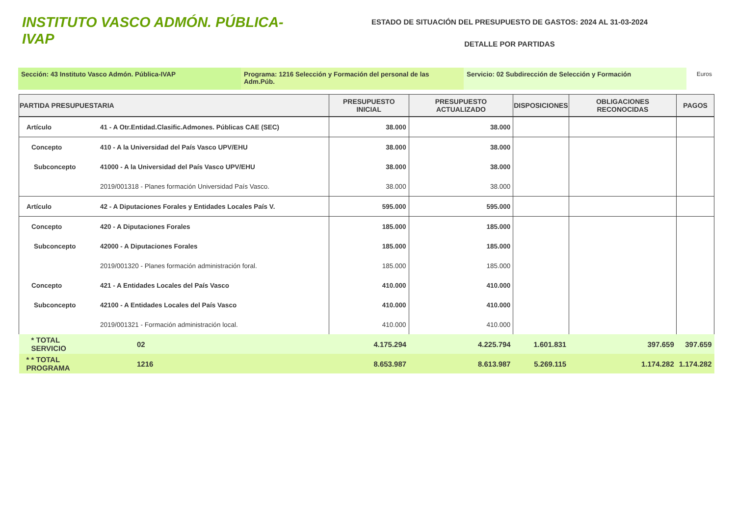INSTITUTO VASCO ADMÓN. PÚBLICA-IVAP
ESTADO DE SITUACIÓN DEL PRESUPUESTO DE GASTOS: 2024 AL 31-03-2024
DETALLE POR PARTIDAS
Sección: 43 Instituto Vasco Admón. Pública-IVAP Programa: 1216 Selección y Formación del personal de las Adm.Púb.
Servicio: 02 Subdirección de Selección y Formación Euros
| PARTIDA PRESUPUESTARIA | | PRESUPUESTO INICIAL | PRESUPUESTO ACTUALIZADO | DISPOSICIONES | OBLIGACIONES RECONOCIDAS | PAGOS |
| --- | --- | --- | --- | --- | --- | --- |
| Artículo | 41 - A Otr.Entidad.Clasific.Admones. Públicas CAE (SEC) | 38.000 | 38.000 | | | |
| Concepto | 410 - A la Universidad del País Vasco UPV/EHU | 38.000 | 38.000 | | | |
| Subconcepto | 41000 - A la Universidad del País Vasco UPV/EHU | 38.000 | 38.000 | | | |
| | 2019/001318 - Planes formación Universidad País Vasco. | 38.000 | 38.000 | | | |
| Artículo | 42 - A Diputaciones Forales y Entidades Locales País V. | 595.000 | 595.000 | | | |
| Concepto | 420 - A Diputaciones Forales | 185.000 | 185.000 | | | |
| Subconcepto | 42000 - A Diputaciones Forales | 185.000 | 185.000 | | | |
| | 2019/001320 - Planes formación administración foral. | 185.000 | 185.000 | | | |
| Concepto | 421 - A Entidades Locales del País Vasco | 410.000 | 410.000 | | | |
| Subconcepto | 42100 - A Entidades Locales del País Vasco | 410.000 | 410.000 | | | |
| | 2019/001321 - Formación administración local. | 410.000 | 410.000 | | | |
| * TOTAL SERVICIO | 02 | 4.175.294 | 4.225.794 | 1.601.831 | 397.659 | 397.659 |
| * * TOTAL PROGRAMA | 1216 | 8.653.987 | 8.613.987 | 5.269.115 | 1.174.282 | 1.174.282 |